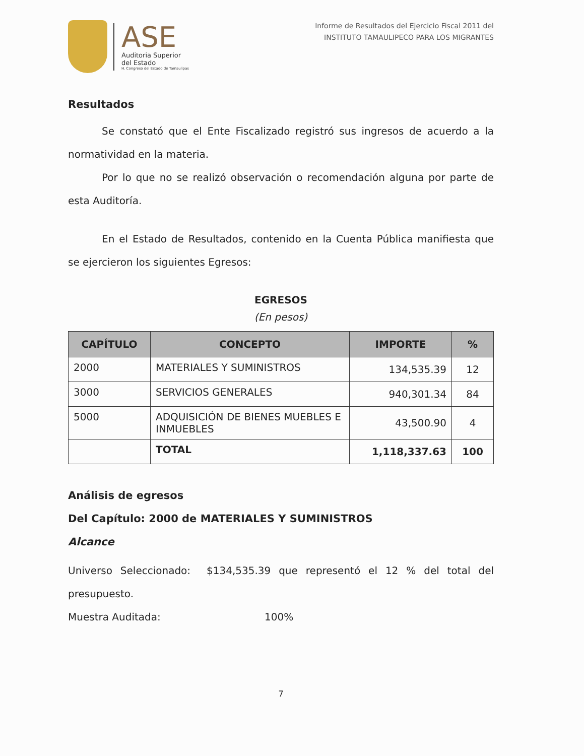ASE
Auditoria Superior
del Estado
H. Congreso del Estado de Tamaulipas
Informe de Resultados del Ejercicio Fiscal 2011 del
INSTITUTO TAMAULIPECO PARA LOS MIGRANTES
Resultados
Se constató que el Ente Fiscalizado registró sus ingresos de acuerdo a la normatividad en la materia.
Por lo que no se realizó observación o recomendación alguna por parte de esta Auditoría.
En el Estado de Resultados, contenido en la Cuenta Pública manifiesta que se ejercieron los siguientes Egresos:
EGRESOS
(En pesos)
| CAPÍTULO | CONCEPTO | IMPORTE | % |
| --- | --- | --- | --- |
| 2000 | MATERIALES Y SUMINISTROS | 134,535.39 | 12 |
| 3000 | SERVICIOS GENERALES | 940,301.34 | 84 |
| 5000 | ADQUISICIÓN DE BIENES MUEBLES E INMUEBLES | 43,500.90 | 4 |
| | TOTAL | 1,118,337.63 | 100 |
Análisis de egresos
Del Capítulo: 2000 de MATERIALES Y SUMINISTROS
Alcance
Universo Seleccionado: $134,535.39 que representó el 12 % del total del presupuesto.
Muestra Auditada: 100%
7